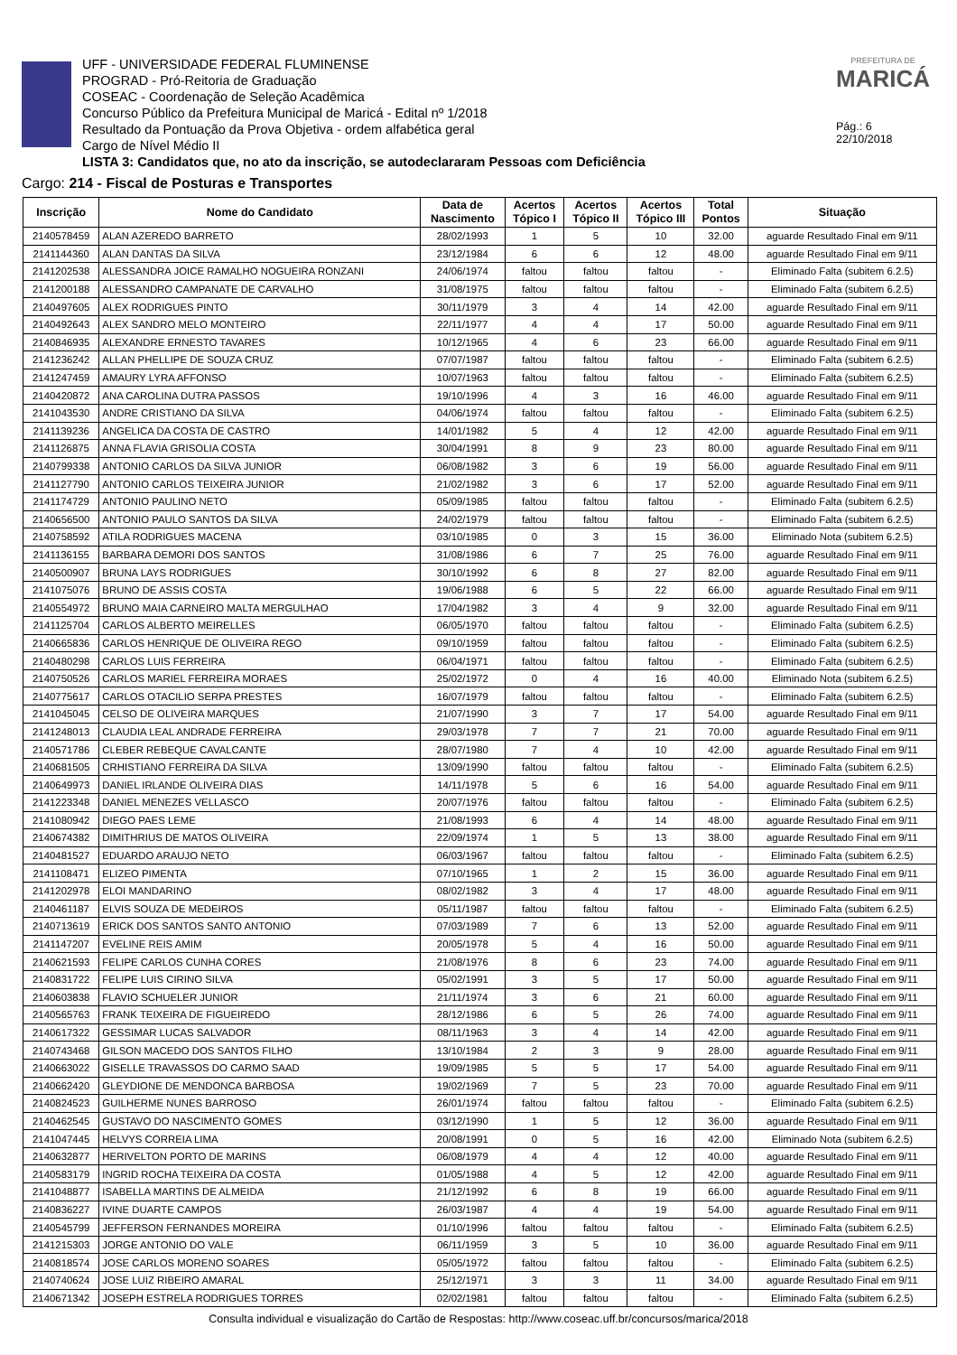UFF - UNIVERSIDADE FEDERAL FLUMINENSE
PROGRAD - Pró-Reitoria de Graduação
COSEAC - Coordenação de Seleção Acadêmica
Concurso Público da Prefeitura Municipal de Maricá - Edital nº 1/2018
Resultado da Pontuação da Prova Objetiva - ordem alfabética geral
Cargo de Nível Médio II
LISTA 3: Candidatos que, no ato da inscrição, se autodeclararam Pessoas com Deficiência
PREFEITURA DE
MARICÁ
Pág.: 6
22/10/2018
Cargo: 214 - Fiscal de Posturas e Transportes
| Inscrição | Nome do Candidato | Data de Nascimento | Acertos Tópico I | Acertos Tópico II | Acertos Tópico III | Total Pontos | Situação |
| --- | --- | --- | --- | --- | --- | --- | --- |
| 2140578459 | ALAN AZEREDO BARRETO | 28/02/1993 | 1 | 5 | 10 | 32.00 | aguarde Resultado Final em 9/11 |
| 2141144360 | ALAN DANTAS DA SILVA | 23/12/1984 | 6 | 6 | 12 | 48.00 | aguarde Resultado Final em 9/11 |
| 2141202538 | ALESSANDRA JOICE RAMALHO NOGUEIRA RONZANI | 24/06/1974 | faltou | faltou | faltou | - | Eliminado Falta (subitem 6.2.5) |
| 2141200188 | ALESSANDRO CAMPANATE DE CARVALHO | 31/08/1975 | faltou | faltou | faltou | - | Eliminado Falta (subitem 6.2.5) |
| 2140497605 | ALEX RODRIGUES PINTO | 30/11/1979 | 3 | 4 | 14 | 42.00 | aguarde Resultado Final em 9/11 |
| 2140492643 | ALEX SANDRO MELO MONTEIRO | 22/11/1977 | 4 | 4 | 17 | 50.00 | aguarde Resultado Final em 9/11 |
| 2140846935 | ALEXANDRE ERNESTO TAVARES | 10/12/1965 | 4 | 6 | 23 | 66.00 | aguarde Resultado Final em 9/11 |
| 2141236242 | ALLAN PHELLIPE DE SOUZA CRUZ | 07/07/1987 | faltou | faltou | faltou | - | Eliminado Falta (subitem 6.2.5) |
| 2141247459 | AMAURY LYRA AFFONSO | 10/07/1963 | faltou | faltou | faltou | - | Eliminado Falta (subitem 6.2.5) |
| 2140420872 | ANA CAROLINA DUTRA PASSOS | 19/10/1996 | 4 | 3 | 16 | 46.00 | aguarde Resultado Final em 9/11 |
| 2141043530 | ANDRE CRISTIANO DA SILVA | 04/06/1974 | faltou | faltou | faltou | - | Eliminado Falta (subitem 6.2.5) |
| 2141139236 | ANGELICA DA COSTA DE CASTRO | 14/01/1982 | 5 | 4 | 12 | 42.00 | aguarde Resultado Final em 9/11 |
| 2141126875 | ANNA FLAVIA GRISOLIA COSTA | 30/04/1991 | 8 | 9 | 23 | 80.00 | aguarde Resultado Final em 9/11 |
| 2140799338 | ANTONIO CARLOS DA SILVA JUNIOR | 06/08/1982 | 3 | 6 | 19 | 56.00 | aguarde Resultado Final em 9/11 |
| 2141127790 | ANTONIO CARLOS TEIXEIRA JUNIOR | 21/02/1982 | 3 | 6 | 17 | 52.00 | aguarde Resultado Final em 9/11 |
| 2141174729 | ANTONIO PAULINO NETO | 05/09/1985 | faltou | faltou | faltou | - | Eliminado Falta (subitem 6.2.5) |
| 2140656500 | ANTONIO PAULO SANTOS DA SILVA | 24/02/1979 | faltou | faltou | faltou | - | Eliminado Falta (subitem 6.2.5) |
| 2140758592 | ATILA RODRIGUES MACENA | 03/10/1985 | 0 | 3 | 15 | 36.00 | Eliminado Nota (subitem 6.2.5) |
| 2141136155 | BARBARA DEMORI DOS SANTOS | 31/08/1986 | 6 | 7 | 25 | 76.00 | aguarde Resultado Final em 9/11 |
| 2140500907 | BRUNA LAYS RODRIGUES | 30/10/1992 | 6 | 8 | 27 | 82.00 | aguarde Resultado Final em 9/11 |
| 2141075076 | BRUNO DE ASSIS COSTA | 19/06/1988 | 6 | 5 | 22 | 66.00 | aguarde Resultado Final em 9/11 |
| 2140554972 | BRUNO MAIA CARNEIRO MALTA MERGULHAO | 17/04/1982 | 3 | 4 | 9 | 32.00 | aguarde Resultado Final em 9/11 |
| 2141125704 | CARLOS ALBERTO MEIRELLES | 06/05/1970 | faltou | faltou | faltou | - | Eliminado Falta (subitem 6.2.5) |
| 2140665836 | CARLOS HENRIQUE DE OLIVEIRA REGO | 09/10/1959 | faltou | faltou | faltou | - | Eliminado Falta (subitem 6.2.5) |
| 2140480298 | CARLOS LUIS FERREIRA | 06/04/1971 | faltou | faltou | faltou | - | Eliminado Falta (subitem 6.2.5) |
| 2140750526 | CARLOS MARIEL FERREIRA MORAES | 25/02/1972 | 0 | 4 | 16 | 40.00 | Eliminado Nota (subitem 6.2.5) |
| 2140775617 | CARLOS OTACILIO SERPA PRESTES | 16/07/1979 | faltou | faltou | faltou | - | Eliminado Falta (subitem 6.2.5) |
| 2141045045 | CELSO DE OLIVEIRA MARQUES | 21/07/1990 | 3 | 7 | 17 | 54.00 | aguarde Resultado Final em 9/11 |
| 2141248013 | CLAUDIA LEAL ANDRADE FERREIRA | 29/03/1978 | 7 | 7 | 21 | 70.00 | aguarde Resultado Final em 9/11 |
| 2140571786 | CLEBER REBEQUE CAVALCANTE | 28/07/1980 | 7 | 4 | 10 | 42.00 | aguarde Resultado Final em 9/11 |
| 2140681505 | CRHISTIANO FERREIRA DA SILVA | 13/09/1990 | faltou | faltou | faltou | - | Eliminado Falta (subitem 6.2.5) |
| 2140649973 | DANIEL IRLANDE OLIVEIRA DIAS | 14/11/1978 | 5 | 6 | 16 | 54.00 | aguarde Resultado Final em 9/11 |
| 2141223348 | DANIEL MENEZES VELLASCO | 20/07/1976 | faltou | faltou | faltou | - | Eliminado Falta (subitem 6.2.5) |
| 2141080942 | DIEGO PAES LEME | 21/08/1993 | 6 | 4 | 14 | 48.00 | aguarde Resultado Final em 9/11 |
| 2140674382 | DIMITHRIUS DE MATOS OLIVEIRA | 22/09/1974 | 1 | 5 | 13 | 38.00 | aguarde Resultado Final em 9/11 |
| 2140481527 | EDUARDO ARAUJO NETO | 06/03/1967 | faltou | faltou | faltou | - | Eliminado Falta (subitem 6.2.5) |
| 2141108471 | ELIZEO PIMENTA | 07/10/1965 | 1 | 2 | 15 | 36.00 | aguarde Resultado Final em 9/11 |
| 2141202978 | ELOI MANDARINO | 08/02/1982 | 3 | 4 | 17 | 48.00 | aguarde Resultado Final em 9/11 |
| 2140461187 | ELVIS SOUZA DE MEDEIROS | 05/11/1987 | faltou | faltou | faltou | - | Eliminado Falta (subitem 6.2.5) |
| 2140713619 | ERICK DOS SANTOS SANTO ANTONIO | 07/03/1989 | 7 | 6 | 13 | 52.00 | aguarde Resultado Final em 9/11 |
| 2141147207 | EVELINE REIS AMIM | 20/05/1978 | 5 | 4 | 16 | 50.00 | aguarde Resultado Final em 9/11 |
| 2140621593 | FELIPE CARLOS CUNHA CORES | 21/08/1976 | 8 | 6 | 23 | 74.00 | aguarde Resultado Final em 9/11 |
| 2140831722 | FELIPE LUIS CIRINO SILVA | 05/02/1991 | 3 | 5 | 17 | 50.00 | aguarde Resultado Final em 9/11 |
| 2140603838 | FLAVIO SCHUELER JUNIOR | 21/11/1974 | 3 | 6 | 21 | 60.00 | aguarde Resultado Final em 9/11 |
| 2140565763 | FRANK TEIXEIRA DE FIGUEIREDO | 28/12/1986 | 6 | 5 | 26 | 74.00 | aguarde Resultado Final em 9/11 |
| 2140617322 | GESSIMAR LUCAS SALVADOR | 08/11/1963 | 3 | 4 | 14 | 42.00 | aguarde Resultado Final em 9/11 |
| 2140743468 | GILSON MACEDO DOS SANTOS FILHO | 13/10/1984 | 2 | 3 | 9 | 28.00 | aguarde Resultado Final em 9/11 |
| 2140663022 | GISELLE TRAVASSOS DO CARMO SAAD | 19/09/1985 | 5 | 5 | 17 | 54.00 | aguarde Resultado Final em 9/11 |
| 2140662420 | GLEYDIONE DE MENDONCA BARBOSA | 19/02/1969 | 7 | 5 | 23 | 70.00 | aguarde Resultado Final em 9/11 |
| 2140824523 | GUILHERME NUNES BARROSO | 26/01/1974 | faltou | faltou | faltou | - | Eliminado Falta (subitem 6.2.5) |
| 2140462545 | GUSTAVO DO NASCIMENTO GOMES | 03/12/1990 | 1 | 5 | 12 | 36.00 | aguarde Resultado Final em 9/11 |
| 2141047445 | HELVYS CORREIA LIMA | 20/08/1991 | 0 | 5 | 16 | 42.00 | Eliminado Nota (subitem 6.2.5) |
| 2140632877 | HERIVELTON PORTO DE MARINS | 06/08/1979 | 4 | 4 | 12 | 40.00 | aguarde Resultado Final em 9/11 |
| 2140583179 | INGRID ROCHA TEIXEIRA DA COSTA | 01/05/1988 | 4 | 5 | 12 | 42.00 | aguarde Resultado Final em 9/11 |
| 2141048877 | ISABELLA MARTINS DE ALMEIDA | 21/12/1992 | 6 | 8 | 19 | 66.00 | aguarde Resultado Final em 9/11 |
| 2140836227 | IVINE DUARTE CAMPOS | 26/03/1987 | 4 | 4 | 19 | 54.00 | aguarde Resultado Final em 9/11 |
| 2140545799 | JEFFERSON FERNANDES MOREIRA | 01/10/1996 | faltou | faltou | faltou | - | Eliminado Falta (subitem 6.2.5) |
| 2141215303 | JORGE ANTONIO DO VALE | 06/11/1959 | 3 | 5 | 10 | 36.00 | aguarde Resultado Final em 9/11 |
| 2140818574 | JOSE CARLOS MORENO SOARES | 05/05/1972 | faltou | faltou | faltou | - | Eliminado Falta (subitem 6.2.5) |
| 2140740624 | JOSE LUIZ RIBEIRO AMARAL | 25/12/1971 | 3 | 3 | 11 | 34.00 | aguarde Resultado Final em 9/11 |
| 2140671342 | JOSEPH ESTRELA RODRIGUES TORRES | 02/02/1981 | faltou | faltou | faltou | - | Eliminado Falta (subitem 6.2.5) |
Consulta individual e visualização do Cartão de Respostas: http://www.coseac.uff.br/concursos/marica/2018